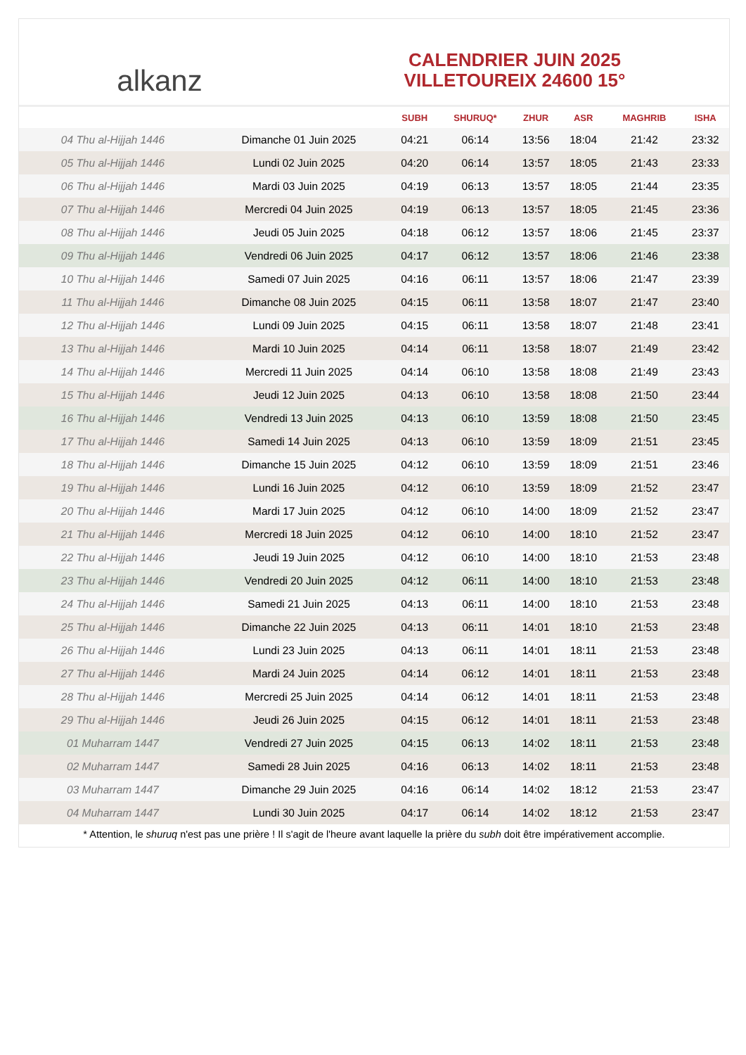alkanz
CALENDRIER JUIN 2025
VILLETOUREIX 24600 15°
| | | SUBH | SHURUQ* | ZHUR | ASR | MAGHRIB | ISHA |
| --- | --- | --- | --- | --- | --- | --- | --- |
| 04 Thu al-Hijjah 1446 | Dimanche 01 Juin 2025 | 04:21 | 06:14 | 13:56 | 18:04 | 21:42 | 23:32 |
| 05 Thu al-Hijjah 1446 | Lundi 02 Juin 2025 | 04:20 | 06:14 | 13:57 | 18:05 | 21:43 | 23:33 |
| 06 Thu al-Hijjah 1446 | Mardi 03 Juin 2025 | 04:19 | 06:13 | 13:57 | 18:05 | 21:44 | 23:35 |
| 07 Thu al-Hijjah 1446 | Mercredi 04 Juin 2025 | 04:19 | 06:13 | 13:57 | 18:05 | 21:45 | 23:36 |
| 08 Thu al-Hijjah 1446 | Jeudi 05 Juin 2025 | 04:18 | 06:12 | 13:57 | 18:06 | 21:45 | 23:37 |
| 09 Thu al-Hijjah 1446 | Vendredi 06 Juin 2025 | 04:17 | 06:12 | 13:57 | 18:06 | 21:46 | 23:38 |
| 10 Thu al-Hijjah 1446 | Samedi 07 Juin 2025 | 04:16 | 06:11 | 13:57 | 18:06 | 21:47 | 23:39 |
| 11 Thu al-Hijjah 1446 | Dimanche 08 Juin 2025 | 04:15 | 06:11 | 13:58 | 18:07 | 21:47 | 23:40 |
| 12 Thu al-Hijjah 1446 | Lundi 09 Juin 2025 | 04:15 | 06:11 | 13:58 | 18:07 | 21:48 | 23:41 |
| 13 Thu al-Hijjah 1446 | Mardi 10 Juin 2025 | 04:14 | 06:11 | 13:58 | 18:07 | 21:49 | 23:42 |
| 14 Thu al-Hijjah 1446 | Mercredi 11 Juin 2025 | 04:14 | 06:10 | 13:58 | 18:08 | 21:49 | 23:43 |
| 15 Thu al-Hijjah 1446 | Jeudi 12 Juin 2025 | 04:13 | 06:10 | 13:58 | 18:08 | 21:50 | 23:44 |
| 16 Thu al-Hijjah 1446 | Vendredi 13 Juin 2025 | 04:13 | 06:10 | 13:59 | 18:08 | 21:50 | 23:45 |
| 17 Thu al-Hijjah 1446 | Samedi 14 Juin 2025 | 04:13 | 06:10 | 13:59 | 18:09 | 21:51 | 23:45 |
| 18 Thu al-Hijjah 1446 | Dimanche 15 Juin 2025 | 04:12 | 06:10 | 13:59 | 18:09 | 21:51 | 23:46 |
| 19 Thu al-Hijjah 1446 | Lundi 16 Juin 2025 | 04:12 | 06:10 | 13:59 | 18:09 | 21:52 | 23:47 |
| 20 Thu al-Hijjah 1446 | Mardi 17 Juin 2025 | 04:12 | 06:10 | 14:00 | 18:09 | 21:52 | 23:47 |
| 21 Thu al-Hijjah 1446 | Mercredi 18 Juin 2025 | 04:12 | 06:10 | 14:00 | 18:10 | 21:52 | 23:47 |
| 22 Thu al-Hijjah 1446 | Jeudi 19 Juin 2025 | 04:12 | 06:10 | 14:00 | 18:10 | 21:53 | 23:48 |
| 23 Thu al-Hijjah 1446 | Vendredi 20 Juin 2025 | 04:12 | 06:11 | 14:00 | 18:10 | 21:53 | 23:48 |
| 24 Thu al-Hijjah 1446 | Samedi 21 Juin 2025 | 04:13 | 06:11 | 14:00 | 18:10 | 21:53 | 23:48 |
| 25 Thu al-Hijjah 1446 | Dimanche 22 Juin 2025 | 04:13 | 06:11 | 14:01 | 18:10 | 21:53 | 23:48 |
| 26 Thu al-Hijjah 1446 | Lundi 23 Juin 2025 | 04:13 | 06:11 | 14:01 | 18:11 | 21:53 | 23:48 |
| 27 Thu al-Hijjah 1446 | Mardi 24 Juin 2025 | 04:14 | 06:12 | 14:01 | 18:11 | 21:53 | 23:48 |
| 28 Thu al-Hijjah 1446 | Mercredi 25 Juin 2025 | 04:14 | 06:12 | 14:01 | 18:11 | 21:53 | 23:48 |
| 29 Thu al-Hijjah 1446 | Jeudi 26 Juin 2025 | 04:15 | 06:12 | 14:01 | 18:11 | 21:53 | 23:48 |
| 01 Muharram 1447 | Vendredi 27 Juin 2025 | 04:15 | 06:13 | 14:02 | 18:11 | 21:53 | 23:48 |
| 02 Muharram 1447 | Samedi 28 Juin 2025 | 04:16 | 06:13 | 14:02 | 18:11 | 21:53 | 23:48 |
| 03 Muharram 1447 | Dimanche 29 Juin 2025 | 04:16 | 06:14 | 14:02 | 18:12 | 21:53 | 23:47 |
| 04 Muharram 1447 | Lundi 30 Juin 2025 | 04:17 | 06:14 | 14:02 | 18:12 | 21:53 | 23:47 |
* Attention, le shuruq n'est pas une prière ! Il s'agit de l'heure avant laquelle la prière du subh doit être impérativement accomplie.